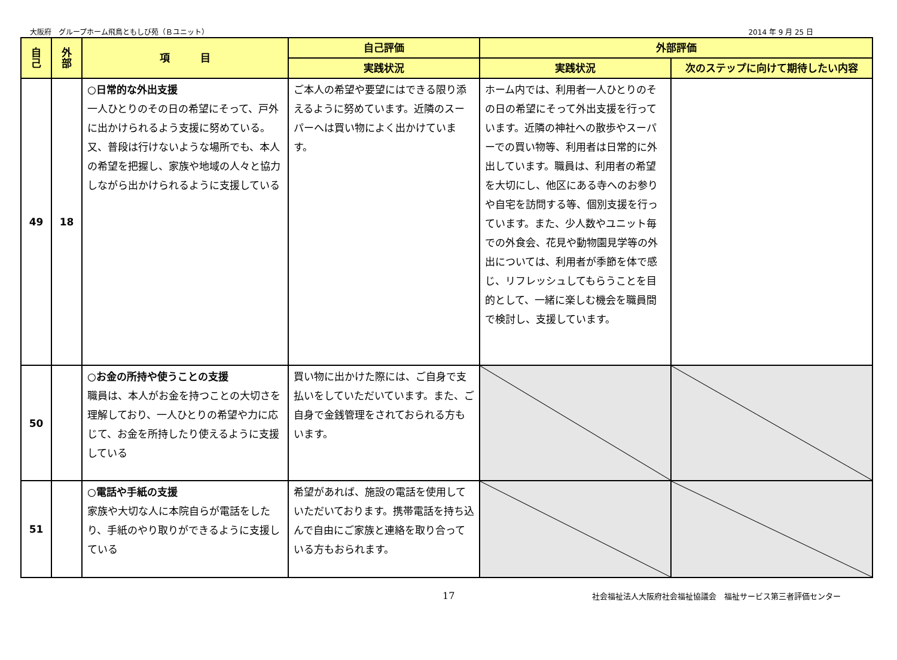大阪府　グループホーム飛鳥ともしび苑（Ｂユニット） 2014 年 9 月 25 日
| 自 己 | 外 部 | 項 目 | 自己評価 | 外部評価 | |
| --- | --- | --- | --- | --- | --- |
| | | | 実践状況 | 実践状況 | 次のステップに向けて期待したい内容 |
| 49 | 18 | ○日常的な外出支援 一人ひとりのその日の希望にそって、戸外に出かけられるよう支援に努めている。又、普段は行けないような場所でも、本人の希望を把握し、家族や地域の人々と協力しながら出かけられるように支援している | ご本人の希望や要望にはできる限り添えるように努めています。近隣のスーパーへは買い物によく出かけています。 | ホーム内では、利用者一人ひとりのその日の希望にそって外出支援を行っています。近隣の神社への散歩やスーパーでの買い物等、利用者は日常的に外出しています。職員は、利用者の希望を大切にし、他区にある寺へのお参りや自宅を訪問する等、個別支援を行っています。また、少人数やユニット毎での外食会、花見や動物園見学等の外出については、利用者が季節を体で感じ、リフレッシュしてもらうことを目的として、一緒に楽しむ機会を職員間で検討し、支援しています。 | |
| 50 | | ○お金の所持や使うことの支援 職員は、本人がお金を持つことの大切さを理解しており、一人ひとりの希望や力に応じて、お金を所持したり使えるように支援している | 買い物に出かけた際には、ご自身で支払いをしていただいています。また、ご自身で金銭管理をされておられる方もいます。 | | |
| 51 | | ○電話や手紙の支援 家族や大切な人に本院自らが電話をしたり、手紙のやり取りができるように支援している | 希望があれば、施設の電話を使用していただいております。携帯電話を持ち込んで自由にご家族と連絡を取り合っている方もおられます。 | | |
17 社会福祉法人大阪府社会福祉協議会　福祉サービス第三者評価センター